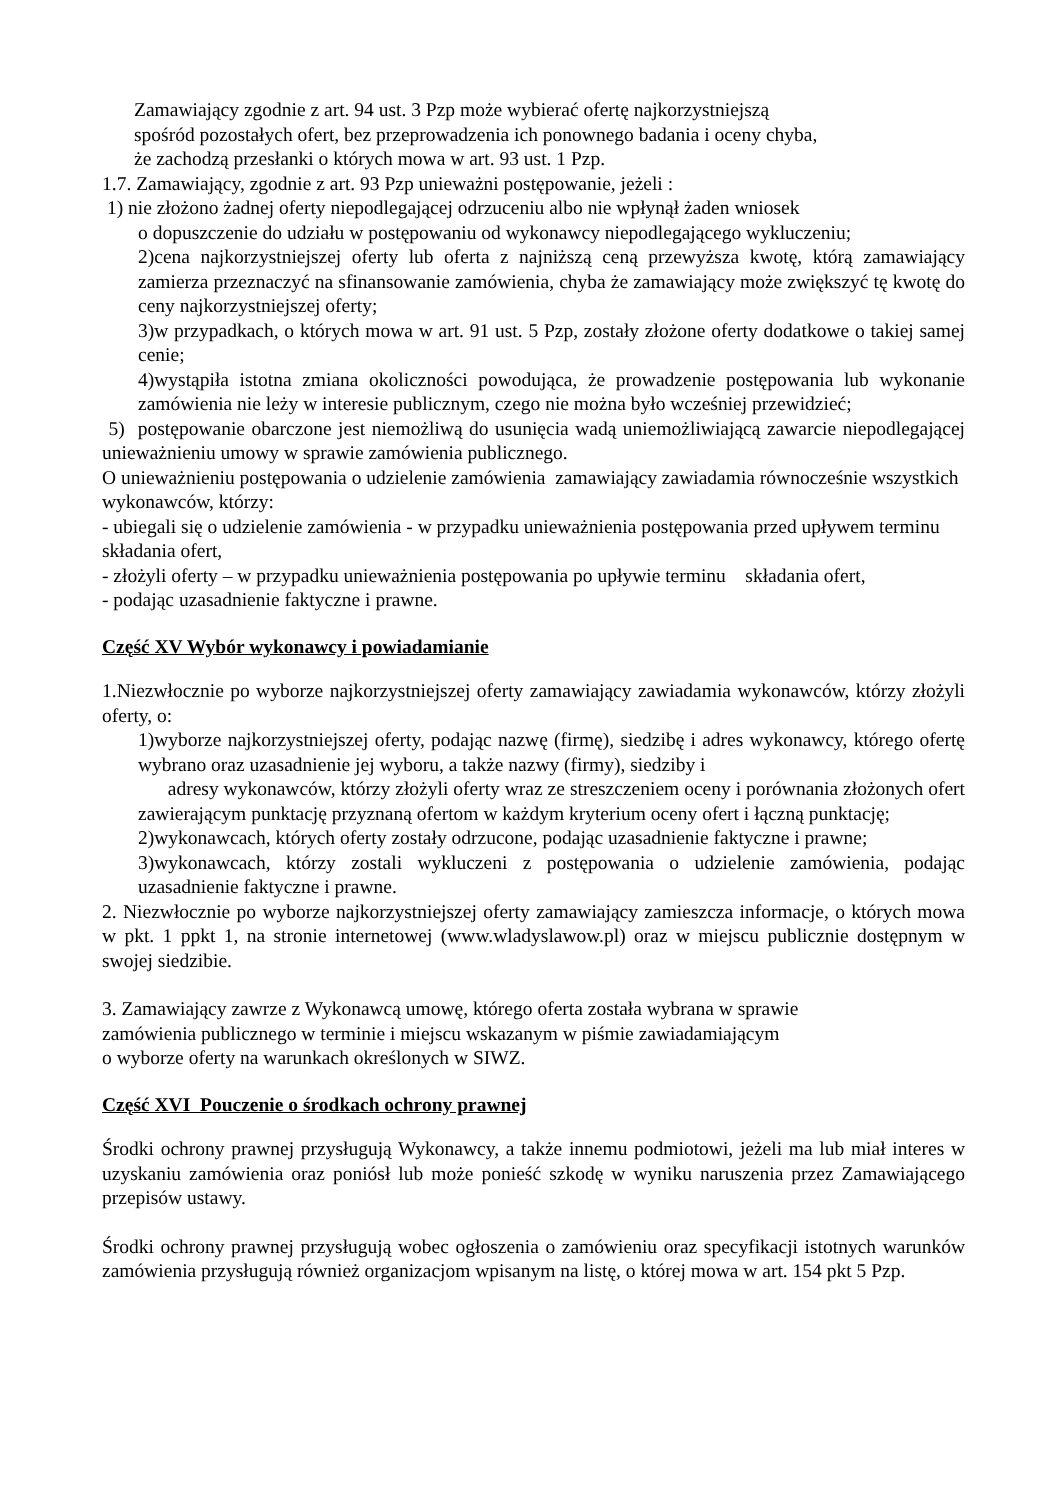Zamawiający zgodnie z art. 94 ust. 3 Pzp może wybierać ofertę najkorzystniejszą
spośród pozostałych ofert, bez przeprowadzenia ich ponownego badania i oceny chyba,
że zachodzą przesłanki o których mowa w art. 93 ust. 1 Pzp.
1.7. Zamawiający, zgodnie z art. 93 Pzp unieważni postępowanie, jeżeli :
1) nie złożono żadnej oferty niepodlegającej odrzuceniu albo nie wpłynął żaden wniosek
o dopuszczenie do udziału w postępowaniu od wykonawcy niepodlegającego wykluczeniu;
2)cena najkorzystniejszej oferty lub oferta z najniższą ceną przewyższa kwotę, którą zamawiający zamierza przeznaczyć na sfinansowanie zamówienia, chyba że zamawiający może zwiększyć tę kwotę do ceny najkorzystniejszej oferty;
3)w przypadkach, o których mowa w art. 91 ust. 5 Pzp, zostały złożone oferty dodatkowe o takiej samej cenie;
4)wystąpiła istotna zmiana okoliczności powodująca, że prowadzenie postępowania lub wykonanie zamówienia nie leży w interesie publicznym, czego nie można było wcześniej przewidzieć;
5) postępowanie obarczone jest niemożliwą do usunięcia wadą uniemożliwiającą zawarcie niepodlegającej unieważnieniu umowy w sprawie zamówienia publicznego.
O unieważnieniu postępowania o udzielenie zamówienia zamawiający zawiadamia równocześnie wszystkich wykonawców, którzy:
- ubiegali się o udzielenie zamówienia - w przypadku unieważnienia postępowania przed upływem terminu składania ofert,
- złożyli oferty – w przypadku unieważnienia postępowania po upływie terminu składania ofert,
- podając uzasadnienie faktyczne i prawne.
Część XV Wybór wykonawcy i powiadamianie
1.Niezwłocznie po wyborze najkorzystniejszej oferty zamawiający zawiadamia wykonawców, którzy złożyli oferty, o:
1)wyborze najkorzystniejszej oferty, podając nazwę (firmę), siedzibę i adres wykonawcy, którego ofertę wybrano oraz uzasadnienie jej wyboru, a także nazwy (firmy), siedziby i
adresy wykonawców, którzy złożyli oferty wraz ze streszczeniem oceny i porównania złożonych ofert zawierającym punktację przyznaną ofertom w każdym kryterium oceny ofert i łączną punktację;
2)wykonawcach, których oferty zostały odrzucone, podając uzasadnienie faktyczne i prawne;
3)wykonawcach, którzy zostali wykluczeni z postępowania o udzielenie zamówienia, podając uzasadnienie faktyczne i prawne.
2. Niezwłocznie po wyborze najkorzystniejszej oferty zamawiający zamieszcza informacje, o których mowa w pkt. 1 ppkt 1, na stronie internetowej (www.wladyslawow.pl) oraz w miejscu publicznie dostępnym w swojej siedzibie.
3. Zamawiający zawrze z Wykonawcą umowę, którego oferta została wybrana w sprawie
zamówienia publicznego w terminie i miejscu wskazanym w piśmie zawiadamiającym
o wyborze oferty na warunkach określonych w SIWZ.
Część XVI Pouczenie o środkach ochrony prawnej
Środki ochrony prawnej przysługują Wykonawcy, a także innemu podmiotowi, jeżeli ma lub miał interes w uzyskaniu zamówienia oraz poniósł lub może ponieść szkodę w wyniku naruszenia przez Zamawiającego przepisów ustawy.
Środki ochrony prawnej przysługują wobec ogłoszenia o zamówieniu oraz specyfikacji istotnych warunków zamówienia przysługują również organizacjom wpisanym na listę, o której mowa w art. 154 pkt 5 Pzp.